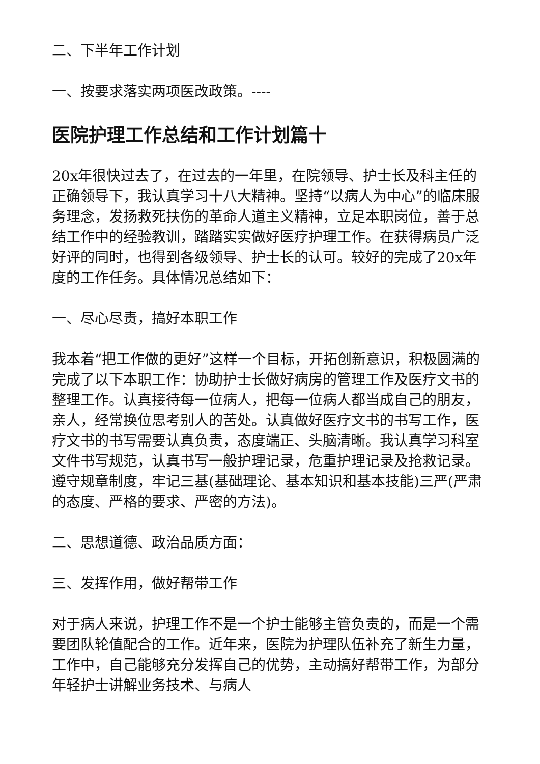二、下半年工作计划
一、按要求落实两项医改政策。----
医院护理工作总结和工作计划篇十
20x年很快过去了，在过去的一年里，在院领导、护士长及科主任的正确领导下，我认真学习十八大精神。坚持“以病人为中心”的临床服务理念，发扬救死扶伤的革命人道主义精神，立足本职岗位，善于总结工作中的经验教训，踏踏实实做好医疗护理工作。在获得病员广泛好评的同时，也得到各级领导、护士长的认可。较好的完成了20x年度的工作任务。具体情况总结如下：
一、尽心尽责，搞好本职工作
我本着“把工作做的更好”这样一个目标，开拓创新意识，积极圆满的完成了以下本职工作：协助护士长做好病房的管理工作及医疗文书的整理工作。认真接待每一位病人，把每一位病人都当成自己的朋友，亲人，经常换位思考别人的苦处。认真做好医疗文书的书写工作，医疗文书的书写需要认真负责，态度端正、头脑清晰。我认真学习科室文件书写规范，认真书写一般护理记录，危重护理记录及抢救记录。遵守规章制度，牢记三基(基础理论、基本知识和基本技能)三严(严肃的态度、严格的要求、严密的方法)。
二、思想道德、政治品质方面：
三、发挥作用，做好帮带工作
对于病人来说，护理工作不是一个护士能够主管负责的，而是一个需要团队轮值配合的工作。近年来，医院为护理队伍补充了新生力量，工作中，自己能够充分发挥自己的优势，主动搞好帮带工作，为部分年轻护士讲解业务技术、与病人